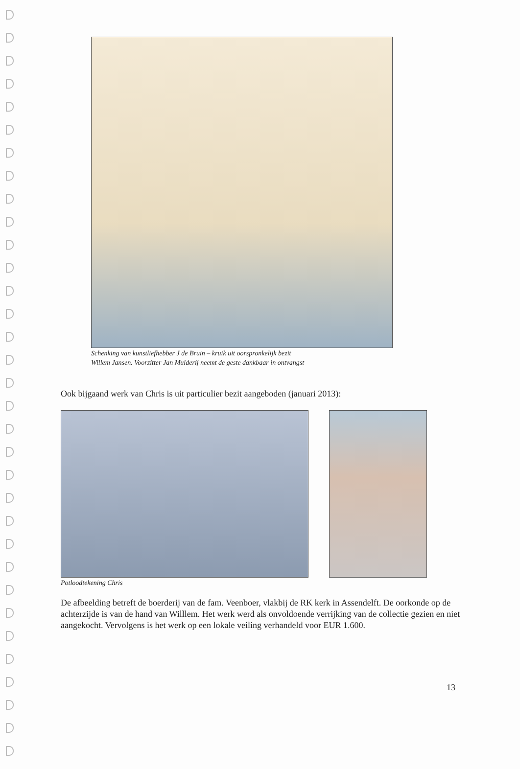Schenking van kunstliefhebber J de Bruin – kruik uit oorspronkelijk bezit
Willem Jansen. Voorzitter Jan Mulderij neemt de geste dankbaar in ontvangst
Ook bijgaand werk van Chris is uit particulier bezit aangeboden (januari 2013):
Potloodtekening Chris
De afbeelding betreft de boerderij van de fam. Veenboer, vlakbij de RK kerk in Assendelft. De oorkonde op de achterzijde is van de hand van Willlem. Het werk werd als onvoldoende verrijking van de collectie gezien en niet aangekocht. Vervolgens is het werk op een lokale veiling verhandeld voor EUR 1.600.
13